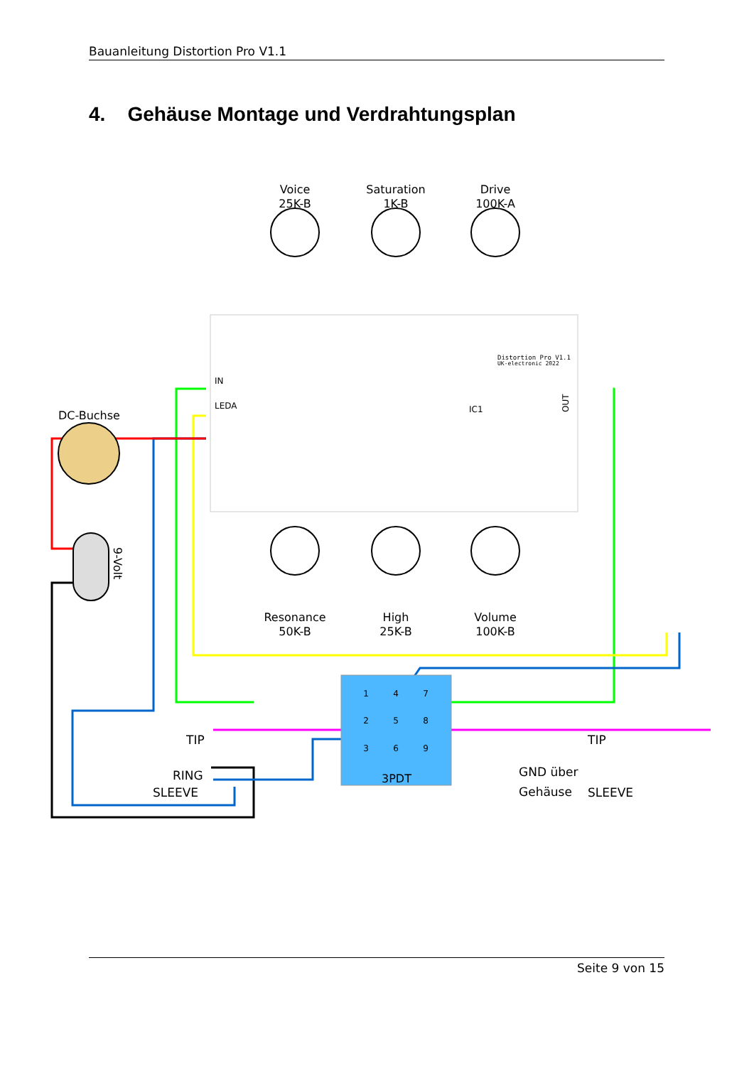Bauanleitung Distortion Pro V1.1
4. Gehäuse Montage und Verdrahtungsplan
Voice
25K-B
Saturation
1K-B
Drive
100K-A
Resonance
50K-B
High
25K-B
Volume
100K-B
DC-Buchse
9-Volt
1
4
7
2
5
8
3
6
9
3PDT
TIP
RING
SLEEVE
TIP
SLEEVE
GND über
Gehäuse
Distortion Pro V1.1
UK-electronic 2022
IC1
IN
LEDA
OUT
Seite 9 von 15